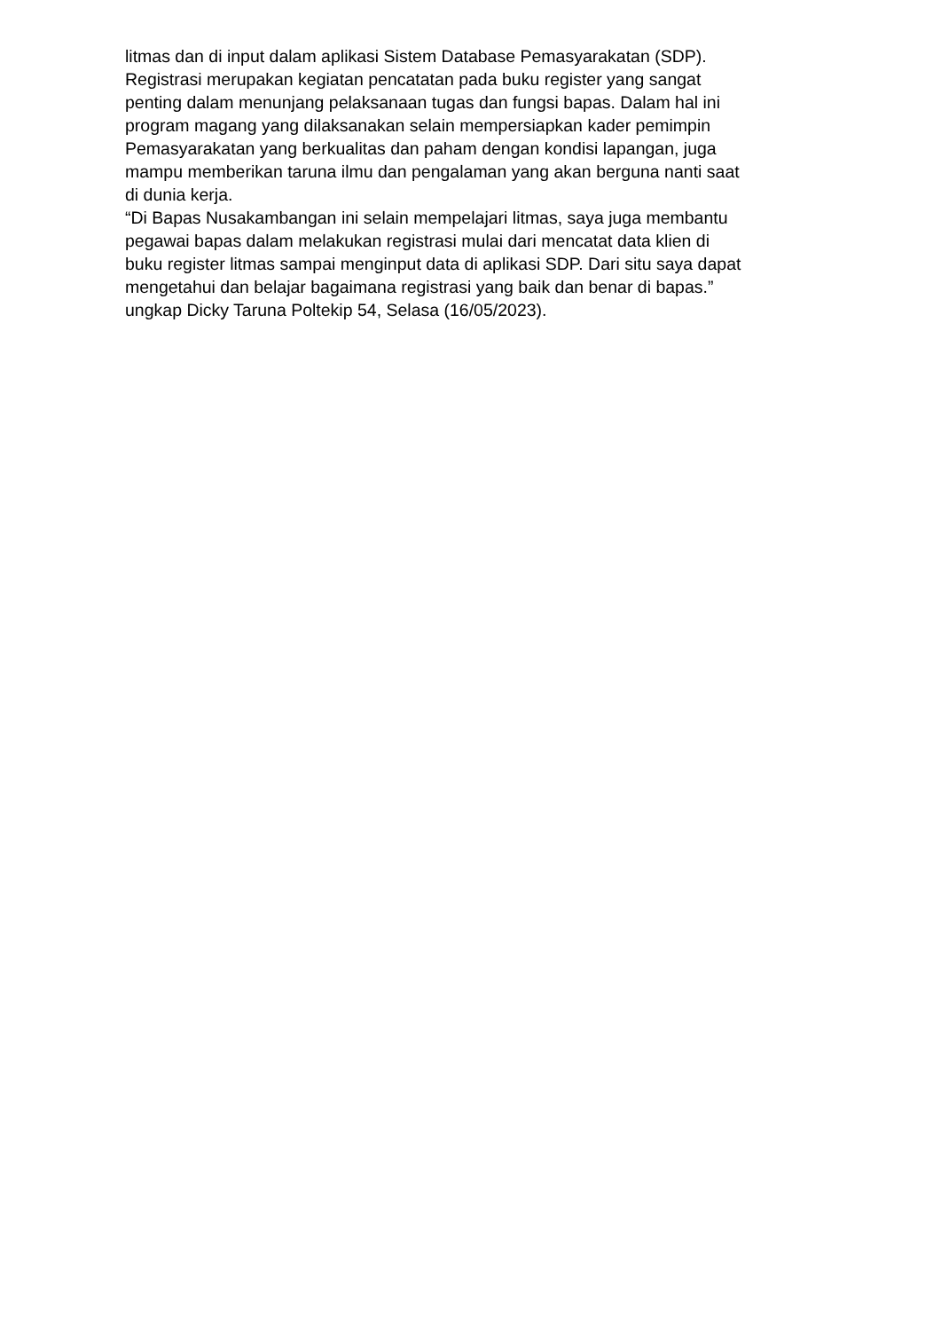litmas dan di input dalam aplikasi Sistem Database Pemasyarakatan (SDP).
Registrasi merupakan kegiatan pencatatan pada buku register yang sangat
penting dalam menunjang pelaksanaan tugas dan fungsi bapas. Dalam hal ini
program magang yang dilaksanakan selain mempersiapkan kader pemimpin
Pemasyarakatan yang berkualitas dan paham dengan kondisi lapangan, juga
mampu memberikan taruna ilmu dan pengalaman yang akan berguna nanti saat
di dunia kerja.
“Di Bapas Nusakambangan ini selain mempelajari litmas, saya juga membantu
pegawai bapas dalam melakukan registrasi mulai dari mencatat data klien di
buku register litmas sampai menginput data di aplikasi SDP. Dari situ saya dapat
mengetahui dan belajar bagaimana registrasi yang baik dan benar di bapas.”
ungkap Dicky Taruna Poltekip 54, Selasa (16/05/2023).